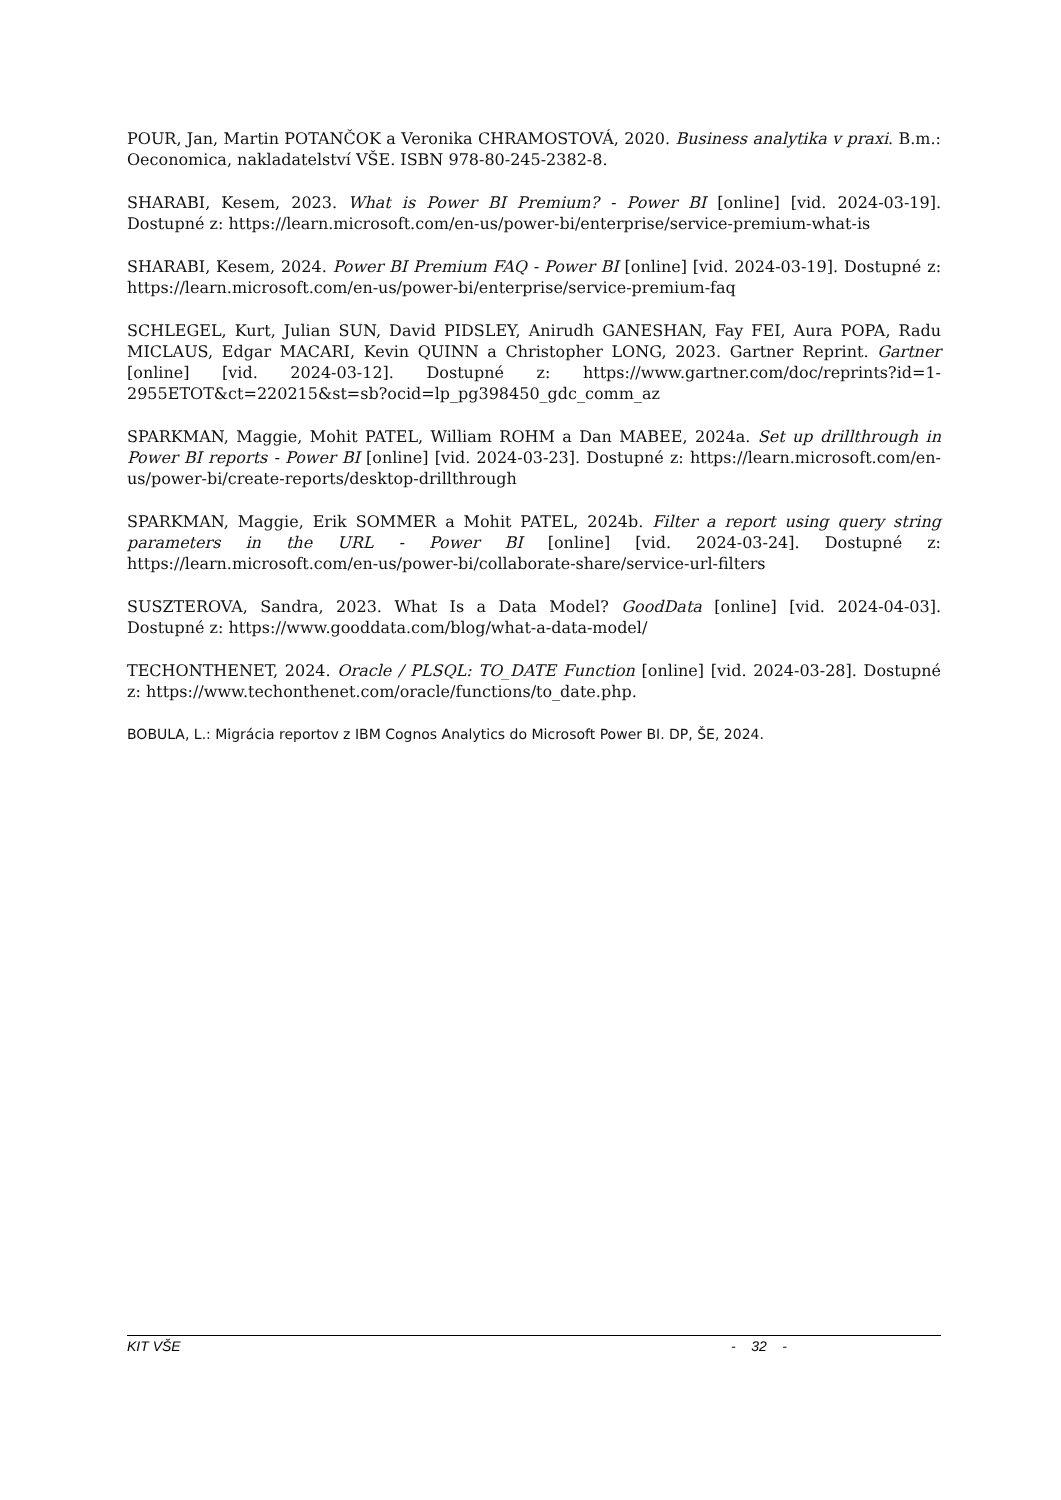POUR, Jan, Martin POTANČOK a Veronika CHRAMOSTOVÁ, 2020. Business analytika v praxi. B.m.: Oeconomica, nakladatelství VŠE. ISBN 978-80-245-2382-8.
SHARABI, Kesem, 2023. What is Power BI Premium? - Power BI [online] [vid. 2024-03-19]. Dostupné z: https://learn.microsoft.com/en-us/power-bi/enterprise/service-premium-what-is
SHARABI, Kesem, 2024. Power BI Premium FAQ - Power BI [online] [vid. 2024-03-19]. Dostupné z: https://learn.microsoft.com/en-us/power-bi/enterprise/service-premium-faq
SCHLEGEL, Kurt, Julian SUN, David PIDSLEY, Anirudh GANESHAN, Fay FEI, Aura POPA, Radu MICLAUS, Edgar MACARI, Kevin QUINN a Christopher LONG, 2023. Gartner Reprint. Gartner [online] [vid. 2024-03-12]. Dostupné z: https://www.gartner.com/doc/reprints?id=1-2955ETOT&ct=220215&st=sb?ocid=lp_pg398450_gdc_comm_az
SPARKMAN, Maggie, Mohit PATEL, William ROHM a Dan MABEE, 2024a. Set up drillthrough in Power BI reports - Power BI [online] [vid. 2024-03-23]. Dostupné z: https://learn.microsoft.com/en-us/power-bi/create-reports/desktop-drillthrough
SPARKMAN, Maggie, Erik SOMMER a Mohit PATEL, 2024b. Filter a report using query string parameters in the URL - Power BI [online] [vid. 2024-03-24]. Dostupné z: https://learn.microsoft.com/en-us/power-bi/collaborate-share/service-url-filters
SUSZTEROVA, Sandra, 2023. What Is a Data Model? GoodData [online] [vid. 2024-04-03]. Dostupné z: https://www.gooddata.com/blog/what-a-data-model/
TECHONTHENET, 2024. Oracle / PLSQL: TO_DATE Function [online] [vid. 2024-03-28]. Dostupné z: https://www.techonthenet.com/oracle/functions/to_date.php.
BOBULA, L.: Migrácia reportov z IBM Cognos Analytics do Microsoft Power BI. DP, ŠE, 2024.
KIT VŠE - 32 -